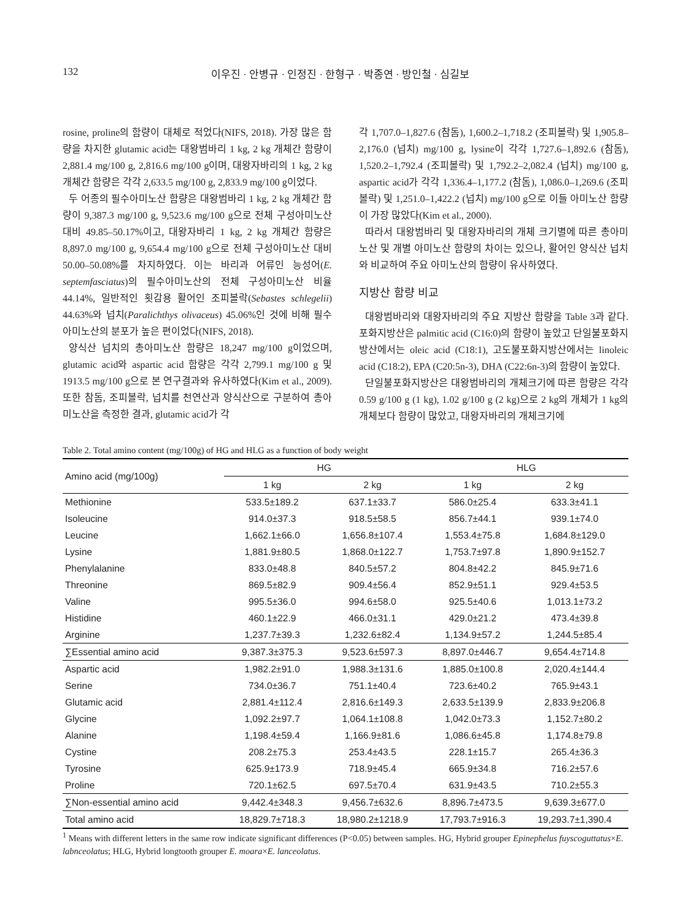132 이우진 · 안병규 · 인정진 · 한형구 · 박종연 · 방인철 · 심길보
rosine, proline의 함량이 대체로 적었다(NIFS, 2018). 가장 많은 함량을 차지한 glutamic acid는 대왕범바리 1 kg, 2 kg 개체간 함량이 2,881.4 mg/100 g, 2,816.6 mg/100 g이며, 대왕자바리의 1 kg, 2 kg 개체간 함량은 각각 2,633.5 mg/100 g, 2,833.9 mg/100 g이었다.
두 어종의 필수아미노산 함량은 대왕범바리 1 kg, 2 kg 개체간 함량이 9,387.3 mg/100 g, 9,523.6 mg/100 g으로 전체 구성아미노산 대비 49.85–50.17%이고, 대왕자바리 1 kg, 2 kg 개체간 함량은 8,897.0 mg/100 g, 9,654.4 mg/100 g으로 전체 구성아미노산 대비 50.00–50.08%를 차지하였다. 이는 바리과 어류인 능성어(E. septemfasciatus)의 필수아미노산의 전체 구성아미노산 비율 44.14%, 일반적인 횟감용 활어인 조피볼락(Sebastes schlegelii) 44.63%와 넙치(Paralichthys olivaceus) 45.06%인 것에 비해 필수아미노산의 분포가 높은 편이었다(NIFS, 2018).
양식산 넙치의 총아미노산 함량은 18,247 mg/100 g이었으며, glutamic acid와 aspartic acid 함량은 각각 2,799.1 mg/100 g 및 1913.5 mg/100 g으로 본 연구결과와 유사하였다(Kim et al., 2009). 또한 참돔, 조피볼락, 넙치를 천연산과 양식산으로 구분하여 총아미노산을 측정한 결과, glutamic acid가 각
각 1,707.0–1,827.6 (참돔), 1,600.2–1,718.2 (조피볼락) 및 1,905.8–2,176.0 (넙치) mg/100 g, lysine이 각각 1,727.6–1,892.6 (참돔), 1,520.2–1,792.4 (조피볼락) 및 1,792.2–2,082.4 (넙치) mg/100 g, aspartic acid가 각각 1,336.4–1,177.2 (참돔), 1,086.0–1,269.6 (조피볼락) 및 1,251.0–1,422.2 (넙치) mg/100 g으로 이들 아미노산 함량이 가장 많았다(Kim et al., 2000).
따라서 대왕범바리 및 대왕자바리의 개체 크기별에 따른 총아미노산 및 개별 아미노산 함량의 차이는 있으나, 활어인 양식산 넙치와 비교하여 주요 아미노산의 함량이 유사하였다.
지방산 함량 비교
대왕범바리와 대왕자바리의 주요 지방산 함량을 Table 3과 같다. 포화지방산은 palmitic acid (C16:0)의 함량이 높았고 단일불포화지방산에서는 oleic acid (C18:1), 고도불포화지방산에서는 linoleic acid (C18:2), EPA (C20:5n-3), DHA (C22:6n-3)의 함량이 높았다.
단일불포화지방산은 대왕범바리의 개체크기에 따른 함량은 각각 0.59 g/100 g (1 kg), 1.02 g/100 g (2 kg)으로 2 kg의 개체가 1 kg의 개체보다 함량이 많았고, 대왕자바리의 개체크기에
Table 2. Total amino content (mg/100g) of HG and HLG as a function of body weight
| Amino acid (mg/100g) | HG | | HLG | |
| --- | --- | --- | --- | --- |
| | 1 kg | 2 kg | 1 kg | 2 kg |
| Methionine | 533.5±189.2 | 637.1±33.7 | 586.0±25.4 | 633.3±41.1 |
| Isoleucine | 914.0±37.3 | 918.5±58.5 | 856.7±44.1 | 939.1±74.0 |
| Leucine | 1,662.1±66.0 | 1,656.8±107.4 | 1,553.4±75.8 | 1,684.8±129.0 |
| Lysine | 1,881.9±80.5 | 1,868.0±122.7 | 1,753.7±97.8 | 1,890.9±152.7 |
| Phenylalanine | 833.0±48.8 | 840.5±57.2 | 804.8±42.2 | 845.9±71.6 |
| Threonine | 869.5±82.9 | 909.4±56.4 | 852.9±51.1 | 929.4±53.5 |
| Valine | 995.5±36.0 | 994.6±58.0 | 925.5±40.6 | 1,013.1±73.2 |
| Histidine | 460.1±22.9 | 466.0±31.1 | 429.0±21.2 | 473.4±39.8 |
| Arginine | 1,237.7±39.3 | 1,232.6±82.4 | 1,134.9±57.2 | 1,244.5±85.4 |
| ∑Essential amino acid | 9,387.3±375.3 | 9,523.6±597.3 | 8,897.0±446.7 | 9,654.4±714.8 |
| Aspartic acid | 1,982.2±91.0 | 1,988.3±131.6 | 1,885.0±100.8 | 2,020.4±144.4 |
| Serine | 734.0±36.7 | 751.1±40.4 | 723.6±40.2 | 765.9±43.1 |
| Glutamic acid | 2,881.4±112.4 | 2,816.6±149.3 | 2,633.5±139.9 | 2,833.9±206.8 |
| Glycine | 1,092.2±97.7 | 1,064.1±108.8 | 1,042.0±73.3 | 1,152.7±80.2 |
| Alanine | 1,198.4±59.4 | 1,166.9±81.6 | 1,086.6±45.8 | 1,174.8±79.8 |
| Cystine | 208.2±75.3 | 253.4±43.5 | 228.1±15.7 | 265.4±36.3 |
| Tyrosine | 625.9±173.9 | 718.9±45.4 | 665.9±34.8 | 716.2±57.6 |
| Proline | 720.1±62.5 | 697.5±70.4 | 631.9±43.5 | 710.2±55.3 |
| ∑Non-essential amino acid | 9,442.4±348.3 | 9,456.7±632.6 | 8,896.7±473.5 | 9,639.3±677.0 |
| Total amino acid | 18,829.7±718.3 | 18,980.2±1218.9 | 17,793.7±916.3 | 19,293.7±1,390.4 |
<sup>1</sup> Means with different letters in the same row indicate significant differences (P<0.05) between samples. HG, Hybrid grouper Epinephelus fuyscoguttatus×E. labnceolatus; HLG, Hybrid longtooth grouper E. moara×E. lanceolatus.